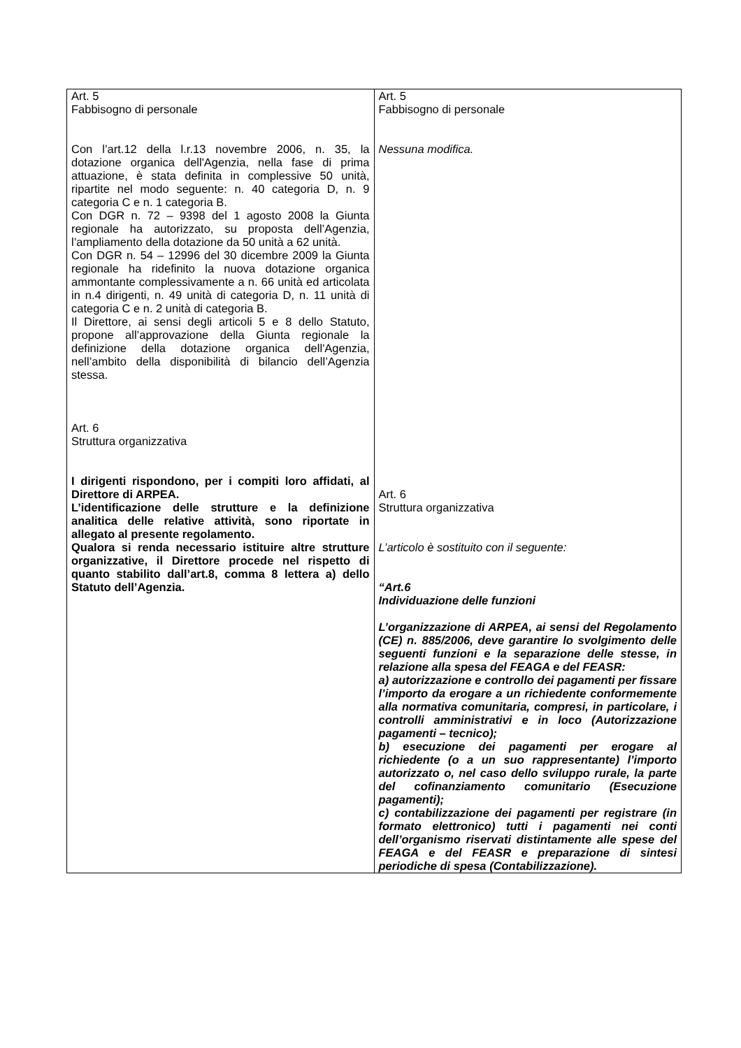| Art. 5 Fabbisogno di personale Con l’art.12 della l.r.13 novembre 2006, n. 35, la dotazione organica dell'Agenzia, nella fase di prima attuazione, è stata definita in complessive 50 unità, ripartite nel modo seguente: n. 40 categoria D, n. 9 categoria C e n. 1 categoria B. Con DGR n. 72 – 9398 del 1 agosto 2008 la Giunta regionale ha autorizzato, su proposta dell’Agenzia, l’ampliamento della dotazione da 50 unità a 62 unità. Con DGR n. 54 – 12996 del 30 dicembre 2009 la Giunta regionale ha ridefinito la nuova dotazione organica ammontante complessivamente a n. 66 unità ed articolata in n.4 dirigenti, n. 49 unità di categoria D, n. 11 unità di categoria C e n. 2 unità di categoria B. Il Direttore, ai sensi degli articoli 5 e 8 dello Statuto, propone all’approvazione della Giunta regionale la definizione della dotazione organica dell'Agenzia, nell’ambito della disponibilità di bilancio dell’Agenzia stessa. Art. 6 Struttura organizzativa I dirigenti rispondono, per i compiti loro affidati, al Direttore di ARPEA. L’identificazione delle strutture e la definizione analitica delle relative attività, sono riportate in allegato al presente regolamento. Qualora si renda necessario istituire altre strutture organizzative, il Direttore procede nel rispetto di quanto stabilito dall’art.8, comma 8 lettera a) dello Statuto dell’Agenzia. | Art. 5 Fabbisogno di personale Nessuna modifica. Art. 6 Struttura organizzativa L’articolo è sostituito con il seguente: “Art.6 Individuazione delle funzioni L’organizzazione di ARPEA, ai sensi del Regolamento (CE) n. 885/2006, deve garantire lo svolgimento delle seguenti funzioni e la separazione delle stesse, in relazione alla spesa del FEAGA e del FEASR: a) autorizzazione e controllo dei pagamenti per fissare l’importo da erogare a un richiedente conformemente alla normativa comunitaria, compresi, in particolare, i controlli amministrativi e in loco (Autorizzazione pagamenti – tecnico); b) esecuzione dei pagamenti per erogare al richiedente (o a un suo rappresentante) l’importo autorizzato o, nel caso dello sviluppo rurale, la parte del cofinanziamento comunitario (Esecuzione pagamenti); c) contabilizzazione dei pagamenti per registrare (in formato elettronico) tutti i pagamenti nei conti dell’organismo riservati distintamente alle spese del FEAGA e del FEASR e preparazione di sintesi periodiche di spesa (Contabilizzazione). |